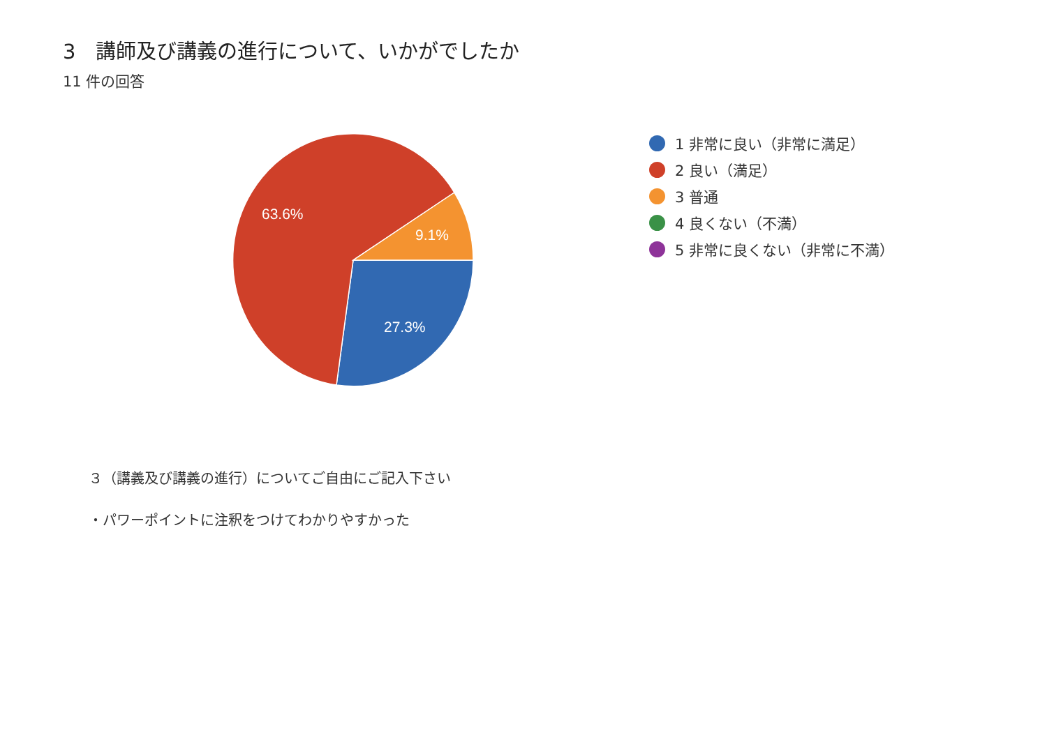3　講師及び講義の進行について、いかがでしたか
11 件の回答
63.6%
9.1%
27.3%
1 非常に良い（非常に満足）
2 良い（満足）
3 普通
4 良くない（不満）
5 非常に良くない（非常に不満）
３（講義及び講義の進行）についてご自由にご記入下さい
・パワーポイントに注釈をつけてわかりやすかった